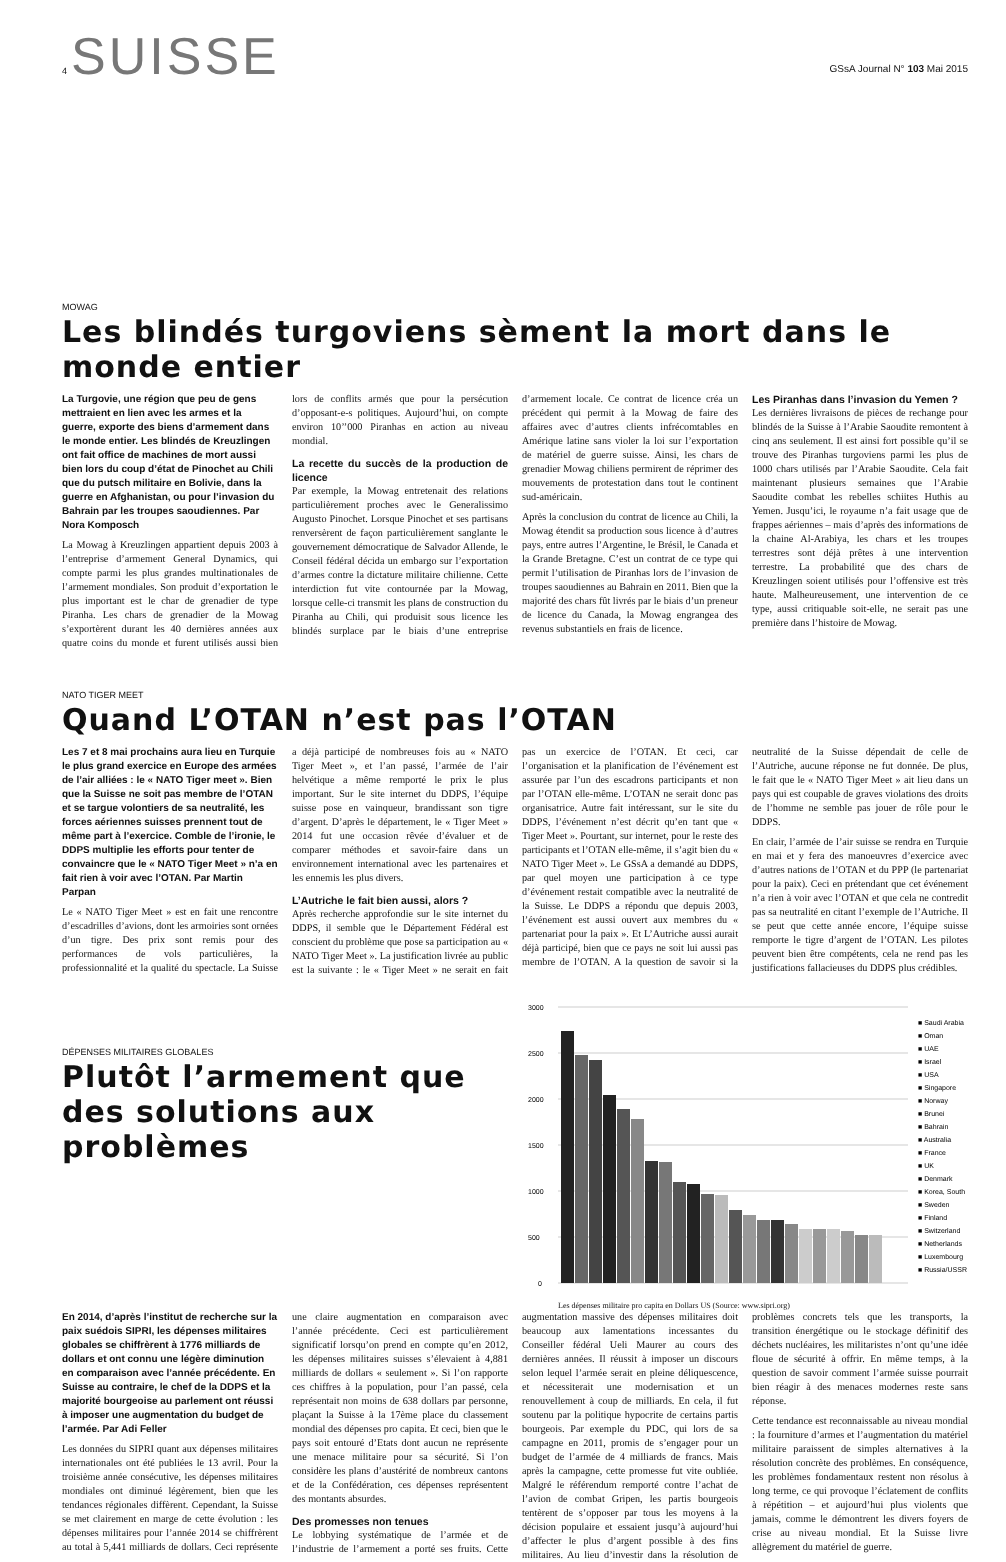4 SUISSE
GSsA Journal N° 103 Mai 2015
MOWAG
Les blindés turgoviens sèment la mort dans le monde entier
La Turgovie, une région que peu de gens mettraient en lien avec les armes et la guerre, exporte des biens d’armement dans le monde entier. Les blindés de Kreuzlingen ont fait office de machines de mort aussi bien lors du coup d’état de Pinochet au Chili que du putsch militaire en Bolivie, dans la guerre en Afghanistan, ou pour l’invasion du Bahrain par les troupes saoudiennes. Par Nora Komposch
La Mowag à Kreuzlingen appartient depuis 2003 à l’entreprise d’armement General Dynamics, qui compte parmi les plus grandes multinationales de l’armement mondiales. Son produit d’exportation le plus important est le char de grenadier de type Piranha. Les chars de grenadier de la Mowag s’exportèrent durant les 40 dernières années aux quatre coins du monde et furent utilisés aussi bien lors de conflits armés que pour la persécution d’opposant-e-s politiques. Aujourd’hui, on compte environ 10’’000 Piranhas en action au niveau mondial.
La recette du succès de la production de licence
Par exemple, la Mowag entretenait des relations particulièrement proches avec le Generalissimo Augusto Pinochet. Lorsque Pinochet et ses partisans renversèrent de façon particulièrement sanglante le gouvernement démocratique de Salvador Allende, le Conseil fédéral décida un embargo sur l’exportation d’armes contre la dictature militaire chilienne. Cette interdiction fut vite contournée par la Mowag, lorsque celle-ci transmit les plans de construction du Piranha au Chili, qui produisit sous licence les blindés surplace par le biais d’une entreprise d’armement locale. Ce contrat de licence créa un précédent qui permit à la Mowag de faire des affaires avec d’autres clients infrécomtables en Amérique latine sans violer la loi sur l’exportation de matériel de guerre suisse. Ainsi, les chars de grenadier Mowag chiliens permirent de réprimer des mouvements de protestation dans tout le continent sud-américain.
Après la conclusion du contrat de licence au Chili, la Mowag étendit sa production sous licence à d’autres pays, entre autres l’Argentine, le Brésil, le Canada et la Grande Bretagne. C’est un contrat de ce type qui permit l’utilisation de Piranhas lors de l’invasion de troupes saoudiennes au Bahrain en 2011. Bien que la majorité des chars fût livrés par le biais d’un preneur de licence du Canada, la Mowag engrangea des revenus substantiels en frais de licence.
Les Piranhas dans l’invasion du Yemen ?
Les dernières livraisons de pièces de rechange pour blindés de la Suisse à l’Arabie Saoudite remontent à cinq ans seulement. Il est ainsi fort possible qu’il se trouve des Piranhas turgoviens parmi les plus de 1000 chars utilisés par l’Arabie Saoudite. Cela fait maintenant plusieurs semaines que l’Arabie Saoudite combat les rebelles schiites Huthis au Yemen. Jusqu’ici, le royaume n’a fait usage que de frappes aériennes – mais d’après des informations de la chaine Al-Arabiya, les chars et les troupes terrestres sont déjà prêtes à une intervention terrestre. La probabilité que des chars de Kreuzlingen soient utilisés pour l’offensive est très haute. Malheureusement, une intervention de ce type, aussi critiquable soit-elle, ne serait pas une première dans l’histoire de Mowag.
NATO TIGER MEET
Quand L’OTAN n’est pas l’OTAN
Les 7 et 8 mai prochains aura lieu en Turquie le plus grand exercice en Europe des armées de l’air alliées : le « NATO Tiger meet ». Bien que la Suisse ne soit pas membre de l’OTAN et se targue volontiers de sa neutralité, les forces aériennes suisses prennent tout de même part à l’exercice. Comble de l’ironie, le DDPS multiplie les efforts pour tenter de convaincre que le « NATO Tiger Meet » n’a en fait rien à voir avec l’OTAN. Par Martin Parpan
Le « NATO Tiger Meet » est en fait une rencontre d’escadrilles d’avions, dont les armoiries sont ornées d’un tigre. Des prix sont remis pour des performances de vols particulières, la professionnalité et la qualité du spectacle. La Suisse a déjà participé de nombreuses fois au « NATO Tiger Meet », et l’an passé, l’armée de l’air helvétique a même remporté le prix le plus important. Sur le site internet du DDPS, l’équipe suisse pose en vainqueur, brandissant son tigre d’argent. D’après le département, le « Tiger Meet » 2014 fut une occasion rêvée d’évaluer et de comparer méthodes et savoir-faire dans un environnement international avec les partenaires et les ennemis les plus divers.
L’Autriche le fait bien aussi, alors ?
Après recherche approfondie sur le site internet du DDPS, il semble que le Département Fédéral est conscient du problème que pose sa participation au « NATO Tiger Meet ». La justification livrée au public est la suivante : le « Tiger Meet » ne serait en fait pas un exercice de l’OTAN. Et ceci, car l’organisation et la planification de l’événement est assurée par l’un des escadrons participants et non par l’OTAN elle-même. L’OTAN ne serait donc pas organisatrice. Autre fait intéressant, sur le site du DDPS, l’événement n’est décrit qu’en tant que « Tiger Meet ». Pourtant, sur internet, pour le reste des participants et l’OTAN elle-même, il s’agit bien du « NATO Tiger Meet ». Le GSsA a demandé au DDPS, par quel moyen une participation à ce type d’événement restait compatible avec la neutralité de la Suisse. Le DDPS a répondu que depuis 2003, l’événement est aussi ouvert aux membres du « partenariat pour la paix ». Et L’Autriche aussi aurait déjà participé, bien que ce pays ne soit lui aussi pas membre de l’OTAN. A la question de savoir si la neutralité de la Suisse dépendait de celle de l’Autriche, aucune réponse ne fut donnée. De plus, le fait que le « NATO Tiger Meet » ait lieu dans un pays qui est coupable de graves violations des droits de l’homme ne semble pas jouer de rôle pour le DDPS.
En clair, l’armée de l’air suisse se rendra en Turquie en mai et y fera des manoeuvres d’exercice avec d’autres nations de l’OTAN et du PPP (le partenariat pour la paix). Ceci en prétendant que cet événement n’a rien à voir avec l’OTAN et que cela ne contredit pas sa neutralité en citant l’exemple de l’Autriche. Il se peut que cette année encore, l’équipe suisse remporte le tigre d’argent de l’OTAN. Les pilotes peuvent bien être compétents, cela ne rend pas les justifications fallacieuses du DDPS plus crédibles.
DÉPENSES MILITAIRES GLOBALES
Plutôt l’armement que des solutions aux problèmes
3000
2500
2000
1500
1000
500
0
■ Saudi Arabia
■ Oman
■ UAE
■ Israel
■ USA
■ Singapore
■ Norway
■ Brunei
■ Bahrain
■ Australia
■ France
■ UK
■ Denmark
■ Korea, South
■ Sweden
■ Finland
■ Switzerland
■ Netherlands
■ Luxembourg
■ Russia/USSR
Les dépenses militaire pro capita en Dollars US (Source: www.sipri.org)
En 2014, d’après l’institut de recherche sur la paix suédois SIPRI, les dépenses militaires globales se chiffrèrent à 1776 milliards de dollars et ont connu une légère diminution en comparaison avec l’année précédente. En Suisse au contraire, le chef de la DDPS et la majorité bourgeoise au parlement ont réussi à imposer une augmentation du budget de l’armée. Par Adi Feller
Les données du SIPRI quant aux dépenses militaires internationales ont été publiées le 13 avril. Pour la troisième année consécutive, les dépenses militaires mondiales ont diminué légèrement, bien que les tendances régionales diffèrent. Cependant, la Suisse se met clairement en marge de cette évolution : les dépenses militaires pour l’année 2014 se chiffrèrent au total à 5,441 milliards de dollars. Ceci représente une claire augmentation en comparaison avec l’année précédente. Ceci est particulièrement significatif lorsqu’on prend en compte qu’en 2012, les dépenses militaires suisses s’élevaient à 4,881 milliards de dollars « seulement ». Si l’on rapporte ces chiffres à la population, pour l’an passé, cela représentait non moins de 638 dollars par personne, plaçant la Suisse à la 17ème place du classement mondial des dépenses pro capita. Et ceci, bien que le pays soit entouré d’Etats dont aucun ne représente une menace militaire pour sa sécurité. Si l’on considère les plans d’austérité de nombreux cantons et de la Confédération, ces dépenses représentent des montants absurdes.
Des promesses non tenues
Le lobbying systématique de l’armée et de l’industrie de l’armement a porté ses fruits. Cette augmentation massive des dépenses militaires doit beaucoup aux lamentations incessantes du Conseiller fédéral Ueli Maurer au cours des dernières années. Il réussit à imposer un discours selon lequel l’armée serait en pleine déliquescence, et nécessiterait une modernisation et un renouvellement à coup de milliards. En cela, il fut soutenu par la politique hypocrite de certains partis bourgeois. Par exemple du PDC, qui lors de sa campagne en 2011, promis de s’engager pour un budget de l’armée de 4 milliards de francs. Mais après la campagne, cette promesse fut vite oubliée. Malgré le référendum remporté contre l’achat de l’avion de combat Gripen, les partis bourgeois tentèrent de s’opposer par tous les moyens à la décision populaire et essaient jusqu’à aujourd’hui d’affecter le plus d’argent possible à des fins militaires. Au lieu d’investir dans la résolution de problèmes concrets tels que les transports, la transition énergétique ou le stockage définitif des déchets nucléaires, les militaristes n’ont qu’une idée floue de sécurité à offrir. En même temps, à la question de savoir comment l’armée suisse pourrait bien réagir à des menaces modernes reste sans réponse.
Cette tendance est reconnaissable au niveau mondial : la fourniture d’armes et l’augmentation du matériel militaire paraissent de simples alternatives à la résolution concrète des problèmes. En conséquence, les problèmes fondamentaux restent non résolus à long terme, ce qui provoque l’éclatement de conflits à répétition – et aujourd’hui plus violents que jamais, comme le démontrent les divers foyers de crise au niveau mondial. Et la Suisse livre allègrement du matériel de guerre.